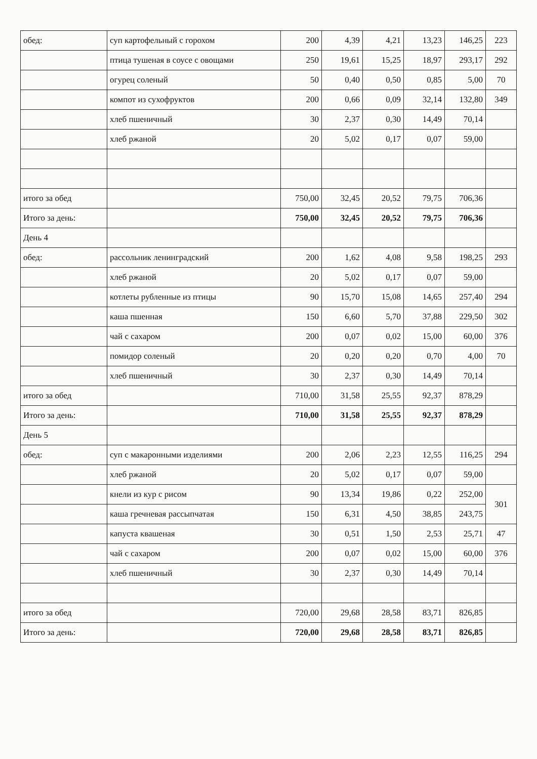| обед: | суп картофельный с горохом | 200 | 4,39 | 4,21 | 13,23 | 146,25 | 223 |
| | птица тушеная в соусе с овощами | 250 | 19,61 | 15,25 | 18,97 | 293,17 | 292 |
| | огурец соленый | 50 | 0,40 | 0,50 | 0,85 | 5,00 | 70 |
| | компот из сухофруктов | 200 | 0,66 | 0,09 | 32,14 | 132,80 | 349 |
| | хлеб пшеничный | 30 | 2,37 | 0,30 | 14,49 | 70,14 | |
| | хлеб ржаной | 20 | 5,02 | 0,17 | 0,07 | 59,00 | |
| итого за обед | | 750,00 | 32,45 | 20,52 | 79,75 | 706,36 | |
| Итого за день: | | 750,00 | 32,45 | 20,52 | 79,75 | 706,36 | |
| День 4 | | | | | | | |
| обед: | рассольник ленинградский | 200 | 1,62 | 4,08 | 9,58 | 198,25 | 293 |
| | хлеб ржаной | 20 | 5,02 | 0,17 | 0,07 | 59,00 | |
| | котлеты рубленные из птицы | 90 | 15,70 | 15,08 | 14,65 | 257,40 | 294 |
| | каша пшенная | 150 | 6,60 | 5,70 | 37,88 | 229,50 | 302 |
| | чай с сахаром | 200 | 0,07 | 0,02 | 15,00 | 60,00 | 376 |
| | помидор соленый | 20 | 0,20 | 0,20 | 0,70 | 4,00 | 70 |
| | хлеб пшеничный | 30 | 2,37 | 0,30 | 14,49 | 70,14 | |
| итого за обед | | 710,00 | 31,58 | 25,55 | 92,37 | 878,29 | |
| Итого за день: | | 710,00 | 31,58 | 25,55 | 92,37 | 878,29 | |
| День 5 | | | | | | | |
| обед: | суп с макаронными изделиями | 200 | 2,06 | 2,23 | 12,55 | 116,25 | 294 |
| | хлеб ржаной | 20 | 5,02 | 0,17 | 0,07 | 59,00 | |
| | кнели из кур с рисом | 90 | 13,34 | 19,86 | 0,22 | 252,00 | 301 |
| | каша гречневая рассыпчатая | 150 | 6,31 | 4,50 | 38,85 | 243,75 | |
| | капуста квашеная | 30 | 0,51 | 1,50 | 2,53 | 25,71 | 47 |
| | чай с сахаром | 200 | 0,07 | 0,02 | 15,00 | 60,00 | 376 |
| | хлеб пшеничный | 30 | 2,37 | 0,30 | 14,49 | 70,14 | |
| итого за обед | | 720,00 | 29,68 | 28,58 | 83,71 | 826,85 | |
| Итого за день: | | 720,00 | 29,68 | 28,58 | 83,71 | 826,85 | |